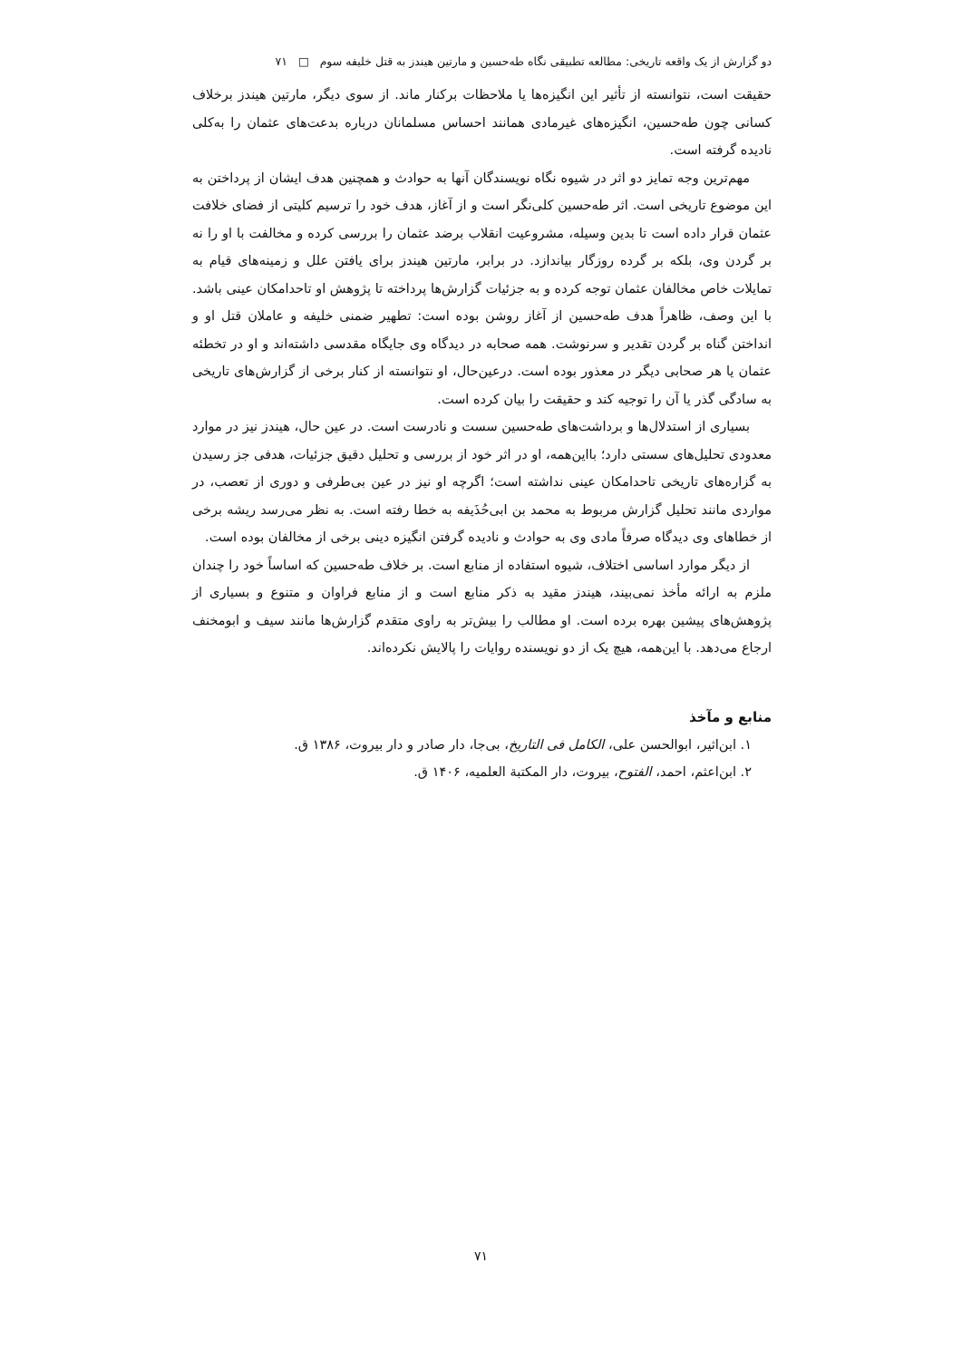دو گزارش از یک واقعه تاریخی: مطالعه تطبیقی نگاه طه‌حسین و مارتین هیندز به قتل خلیفه سوم □ ۷۱
حقیقت است، نتوانسته از تأثیر این انگیزه‌ها یا ملاحظات برکنار ماند. از سوی دیگر، مارتین هیندز برخلاف کسانی چون طه‌حسین، انگیزه‌های غیرمادی همانند احساس مسلمانان درباره بدعت‌های عثمان را به‌کلی نادیده گرفته است.
مهم‌ترین وجه تمایز دو اثر در شیوه نگاه نویسندگان آنها به حوادث و همچنین هدف ایشان از پرداختن به این موضوع تاریخی است. اثر طه‌حسین کلی‌نگر است و از آغاز، هدف خود را ترسیم کلیتی از فضای خلافت عثمان قرار داده است تا بدین وسیله، مشروعیت انقلاب برضد عثمان را بررسی کرده و مخالفت با او را نه بر گردن وی، بلکه بر گرده روزگار بیاندازد. در برابر، مارتین هیندز برای یافتن علل و زمینه‌های قیام به تمایلات خاص مخالفان عثمان توجه کرده و به جزئیات گزارش‌ها پرداخته تا پژوهش او تاحدامکان عینی باشد. با این وصف، ظاهراً هدف طه‌حسین از آغاز روشن بوده است: تطهیر ضمنی خلیفه و عاملان قتل او و انداختن گناه بر گردن تقدیر و سرنوشت. همه صحابه در دیدگاه وی جایگاه مقدسی داشته‌اند و او در تخطئه عثمان یا هر صحابی دیگر در معذور بوده است. درعین‌حال، او نتوانسته از کنار برخی از گزارش‌های تاریخی به سادگی گذر یا آن را توجیه کند و حقیقت را بیان کرده است.
بسیاری از استدلال‌ها و برداشت‌های طه‌حسین سست و نادرست است. در عین حال، هیندز نیز در موارد معدودی تحلیل‌های سستی دارد؛ بااین‌همه، او در اثر خود از بررسی و تحلیل دقیق جزئیات، هدفی جز رسیدن به گزاره‌های تاریخی تاحدامکان عینی نداشته است؛ اگرچه او نیز در عین بی‌طرفی و دوری از تعصب، در مواردی مانند تحلیل گزارش مربوط به محمد بن ابی‌حُذَیفه به خطا رفته است. به نظر می‌رسد ریشه برخی از خطاهای وی دیدگاه صرفاً مادی وی به حوادث و نادیده گرفتن انگیزه دینی برخی از مخالفان بوده است.
از دیگر موارد اساسی اختلاف، شیوه استفاده از منابع است. بر خلاف طه‌حسین که اساساً خود را چندان ملزم به ارائه مأخذ نمی‌بیند، هیندز مقید به ذکر منابع است و از منابع فراوان و متنوع و بسیاری از پژوهش‌های پیشین بهره برده است. او مطالب را بیش‌تر به راوی متقدم گزارش‌ها مانند سیف و ابومخنف ارجاع می‌دهد. با این‌همه، هیچ یک از دو نویسنده روایات را پالایش نکرده‌اند.
منابع و مآخذ
۱. ابن‌اثیر، ابوالحسن علی، الکامل فی التاریخ، بی‌جا، دار صادر و دار بیروت، ۱۳۸۶ ق.
۲. ابن‌اعثم، احمد، الفتوح، بیروت، دار المکتبة العلمیه، ۱۴۰۶ ق.
۷۱